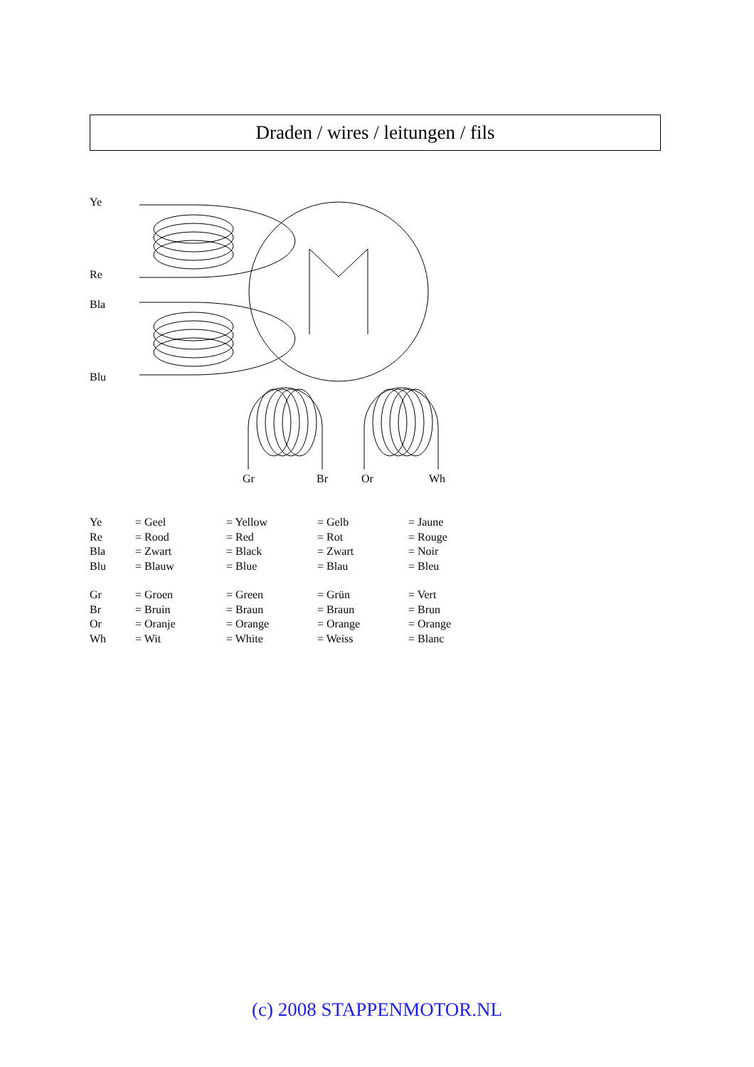Draden / wires / leitungen / fils
Ye
Re
Bla
Blu
Gr
Br
Or
Wh
| Ye | = Geel | = Yellow | = Gelb | = Jaune |
| Re | = Rood | = Red | = Rot | = Rouge |
| Bla | = Zwart | = Black | = Zwart | = Noir |
| Blu | = Blauw | = Blue | = Blau | = Bleu |
| Gr | = Groen | = Green | = Grün | = Vert |
| Br | = Bruin | = Braun | = Braun | = Brun |
| Or | = Oranje | = Orange | = Orange | = Orange |
| Wh | = Wit | = White | = Weiss | = Blanc |
(c) 2008 STAPPENMOTOR.NL